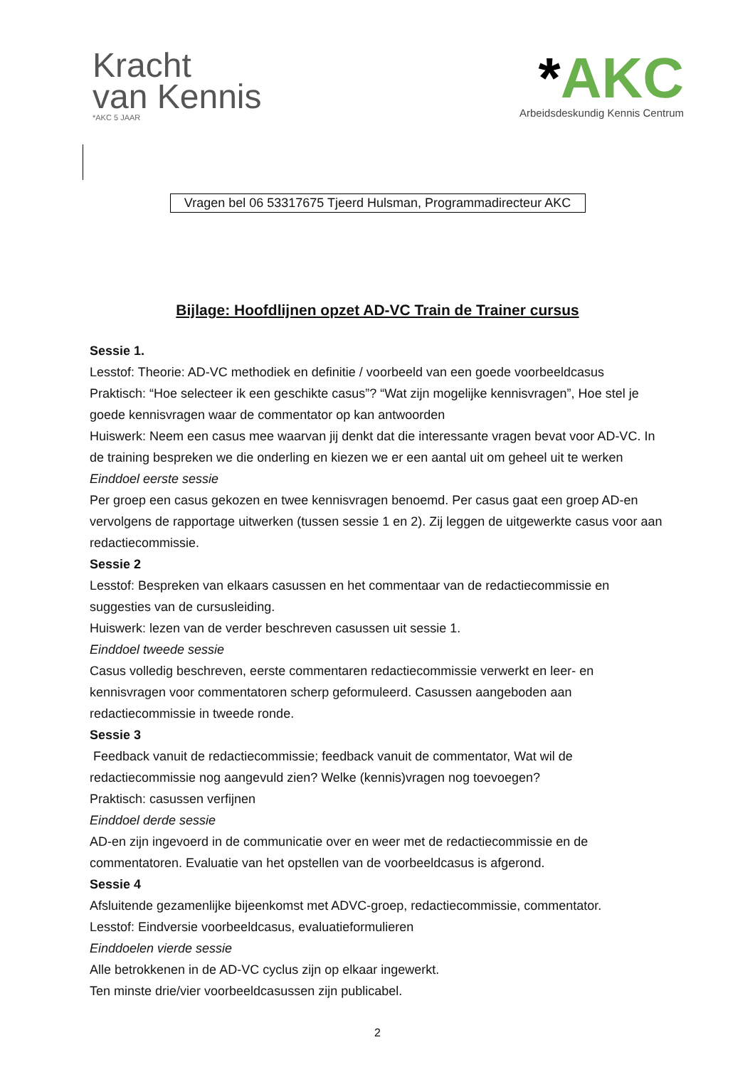Kracht
van Kennis
*AKC 5 JAAR
*AKC
Arbeidsdeskundig Kennis Centrum
Vragen bel 06 53317675 Tjeerd Hulsman, Programmadirecteur AKC
Bijlage: Hoofdlijnen opzet AD-VC Train de Trainer cursus
Sessie 1.
Lesstof: Theorie: AD-VC methodiek en definitie / voorbeeld van een goede voorbeeldcasus
Praktisch: “Hoe selecteer ik een geschikte casus”? “Wat zijn mogelijke kennisvragen”, Hoe stel je goede kennisvragen waar de commentator op kan antwoorden
Huiswerk: Neem een casus mee waarvan jij denkt dat die interessante vragen bevat voor AD-VC. In de training bespreken we die onderling en kiezen we er een aantal uit om geheel uit te werken
Einddoel eerste sessie
Per groep een casus gekozen en twee kennisvragen benoemd. Per casus gaat een groep AD-en vervolgens de rapportage uitwerken (tussen sessie 1 en 2). Zij leggen de uitgewerkte casus voor aan redactiecommissie.
Sessie 2
Lesstof: Bespreken van elkaars casussen en het commentaar van de redactiecommissie en suggesties van de cursusleiding.
Huiswerk: lezen van de verder beschreven casussen uit sessie 1.
Einddoel tweede sessie
Casus volledig beschreven, eerste commentaren redactiecommissie verwerkt en leer- en kennisvragen voor commentatoren scherp geformuleerd. Casussen aangeboden aan redactiecommissie in tweede ronde.
Sessie 3
Feedback vanuit de redactiecommissie; feedback vanuit de commentator, Wat wil de redactiecommissie nog aangevuld zien? Welke (kennis)vragen nog toevoegen?
Praktisch: casussen verfijnen
Einddoel derde sessie
AD-en zijn ingevoerd in de communicatie over en weer met de redactiecommissie en de commentatoren. Evaluatie van het opstellen van de voorbeeldcasus is afgerond.
Sessie 4
Afsluitende gezamenlijke bijeenkomst met ADVC-groep, redactiecommissie, commentator.
Lesstof: Eindversie voorbeeldcasus, evaluatieformulieren
Einddoelen vierde sessie
Alle betrokkenen in de AD-VC cyclus zijn op elkaar ingewerkt.
Ten minste drie/vier voorbeeldcasussen zijn publicabel.
2